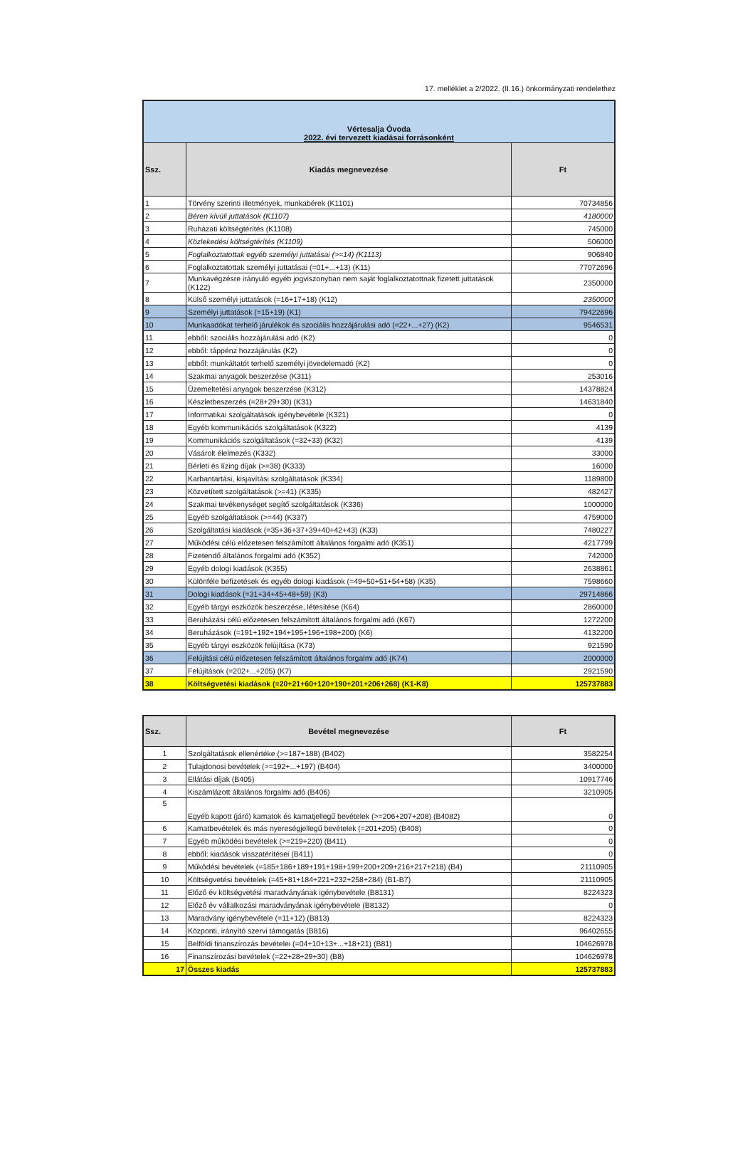17. melléklet a 2/2022. (II.16.) önkormányzati rendelethez
| Vértesalja Óvoda 2022. évi tervezett kiadásai forrásonként | | |
| Ssz. | Kiadás megnevezése | Ft |
| 1 | Törvény szerinti illetmények, munkabérek (K1101) | 70734856 |
| 2 | Béren kívüli juttatások (K1107) | 4180000 |
| 3 | Ruházati költségtérítés (K1108) | 745000 |
| 4 | Közlekedési költségtérítés (K1109) | 506000 |
| 5 | Foglalkoztatottak egyéb személyi juttatásai (>=14) (K1113) | 906840 |
| 6 | Foglalkoztatottak személyi juttatásai (=01+...+13) (K11) | 77072696 |
| 7 | Munkavégzésre irányuló egyéb jogviszonyban nem saját foglalkoztatottnak fizetett juttatások (K122) | 2350000 |
| 8 | Külső személyi juttatások (=16+17+18) (K12) | 2350000 |
| 9 | Személyi juttatások (=15+19) (K1) | 79422696 |
| 10 | Munkaadókat terhelő járulékok és szociális hozzájárulási adó (=22+...+27) (K2) | 9546531 |
| 11 | ebből: szociális hozzájárulási adó (K2) | 0 |
| 12 | ebből: táppénz hozzájárulás (K2) | 0 |
| 13 | ebből: munkáltatót terhelő személyi jövedelemadó (K2) | 0 |
| 14 | Szakmai anyagok beszerzése (K311) | 253016 |
| 15 | Üzemeltetési anyagok beszerzése (K312) | 14378824 |
| 16 | Készletbeszerzés (=28+29+30) (K31) | 14631840 |
| 17 | Informatikai szolgáltatások igénybevétele (K321) | 0 |
| 18 | Egyéb kommunikációs szolgáltatások (K322) | 4139 |
| 19 | Kommunikációs szolgáltatások (=32+33) (K32) | 4139 |
| 20 | Vásárolt élelmezés (K332) | 33000 |
| 21 | Bérleti és lízing díjak (>=38) (K333) | 16000 |
| 22 | Karbantartási, kisjavítási szolgáltatások (K334) | 1189800 |
| 23 | Közvetített szolgáltatások (>=41) (K335) | 482427 |
| 24 | Szakmai tevékenységet segítő szolgáltatások (K336) | 1000000 |
| 25 | Egyéb szolgáltatások (>=44) (K337) | 4759000 |
| 26 | Szolgáltatási kiadások (=35+36+37+39+40+42+43) (K33) | 7480227 |
| 27 | Működési célú előzetesen felszámított általános forgalmi adó (K351) | 4217799 |
| 28 | Fizetendő általános forgalmi adó (K352) | 742000 |
| 29 | Egyéb dologi kiadások (K355) | 2638861 |
| 30 | Különféle befizetések és egyéb dologi kiadások (=49+50+51+54+58) (K35) | 7598660 |
| 31 | Dologi kiadások (=31+34+45+48+59) (K3) | 29714866 |
| 32 | Egyéb tárgyi eszközök beszerzése, létesítése (K64) | 2860000 |
| 33 | Beruházási célú előzetesen felszámított általános forgalmi adó (K67) | 1272200 |
| 34 | Beruházások (=191+192+194+195+196+198+200) (K6) | 4132200 |
| 35 | Egyéb tárgyi eszközök felújítása (K73) | 921590 |
| 36 | Felújítási célú előzetesen felszámított általános forgalmi adó (K74) | 2000000 |
| 37 | Felújítások (=202+...+205) (K7) | 2921590 |
| 38 | Költségvetési kiadások (=20+21+60+120+190+201+206+268) (K1-K8) | 125737883 |
| Ssz. | Bevétel megnevezése | Ft |
| --- | --- | --- |
| 1 | Szolgáltatások ellenértéke (>=187+188) (B402) | 3582254 |
| 2 | Tulajdonosi bevételek (>=192+...+197) (B404) | 3400000 |
| 3 | Ellátási díjak (B405) | 10917746 |
| 4 | Kiszámlázott általános forgalmi adó (B406) | 3210905 |
| 5 | Egyéb kapott (járó) kamatok és kamatjellegű bevételek (>=206+207+208) (B4082) | 0 |
| 6 | Kamatbevételek és más nyereségjellegű bevételek (=201+205) (B408) | 0 |
| 7 | Egyéb működési bevételek (>=219+220) (B411) | 0 |
| 8 | ebből: kiadások visszatérítései (B411) | 0 |
| 9 | Működési bevételek (=185+186+189+191+198+199+200+209+216+217+218) (B4) | 21110905 |
| 10 | Költségvetési bevételek (=45+81+184+221+232+258+284) (B1-B7) | 21110905 |
| 11 | Előző év költségvetési maradványának igénybevétele (B8131) | 8224323 |
| 12 | Előző év vállalkozási maradványának igénybevétele (B8132) | 0 |
| 13 | Maradvány igénybevétele (=11+12) (B813) | 8224323 |
| 14 | Központi, irányító szervi támogatás (B816) | 96402655 |
| 15 | Belföldi finanszírozás bevételei (=04+10+13+...+18+21) (B81) | 104626978 |
| 16 | Finanszírozási bevételek (=22+28+29+30) (B8) | 104626978 |
| 17 | Összes kiadás | 125737883 |